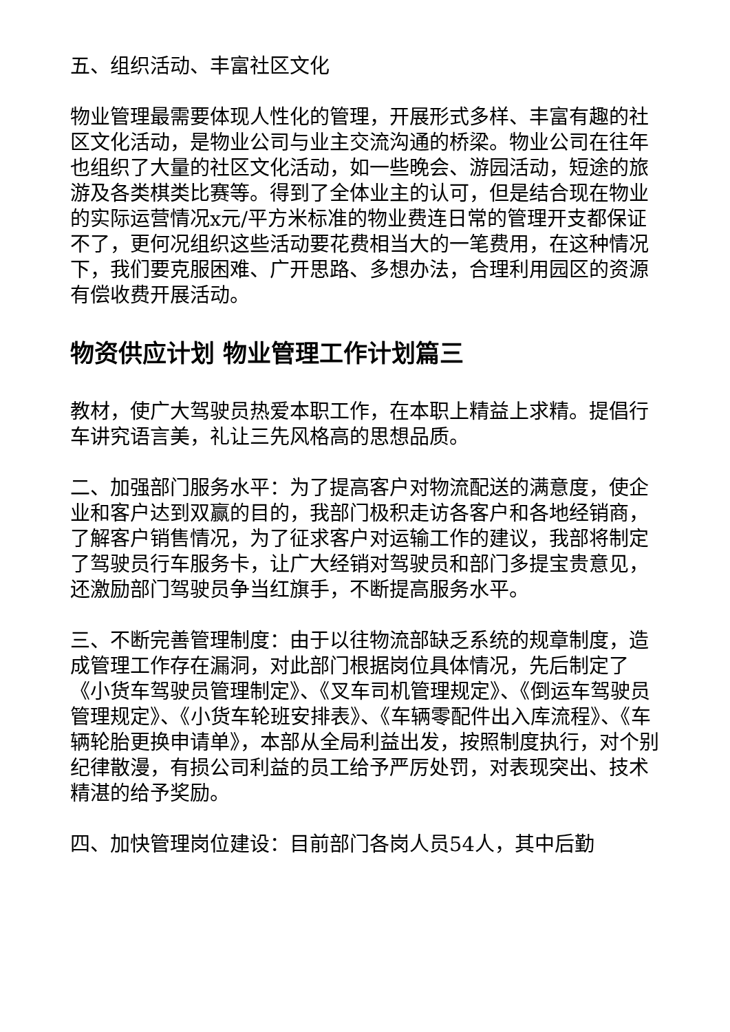五、组织活动、丰富社区文化
物业管理最需要体现人性化的管理，开展形式多样、丰富有趣的社区文化活动，是物业公司与业主交流沟通的桥梁。物业公司在往年也组织了大量的社区文化活动，如一些晚会、游园活动，短途的旅游及各类棋类比赛等。得到了全体业主的认可，但是结合现在物业的实际运营情况x元/平方米标准的物业费连日常的管理开支都保证不了，更何况组织这些活动要花费相当大的一笔费用，在这种情况下，我们要克服困难、广开思路、多想办法，合理利用园区的资源有偿收费开展活动。
物资供应计划 物业管理工作计划篇三
教材，使广大驾驶员热爱本职工作，在本职上精益上求精。提倡行车讲究语言美，礼让三先风格高的思想品质。
二、加强部门服务水平：为了提高客户对物流配送的满意度，使企业和客户达到双赢的目的，我部门极积走访各客户和各地经销商，了解客户销售情况，为了征求客户对运输工作的建议，我部将制定了驾驶员行车服务卡，让广大经销对驾驶员和部门多提宝贵意见，还激励部门驾驶员争当红旗手，不断提高服务水平。
三、不断完善管理制度：由于以往物流部缺乏系统的规章制度，造成管理工作存在漏洞，对此部门根据岗位具体情况，先后制定了《小货车驾驶员管理制定》、《叉车司机管理规定》、《倒运车驾驶员管理规定》、《小货车轮班安排表》、《车辆零配件出入库流程》、《车辆轮胎更换申请单》，本部从全局利益出发，按照制度执行，对个别纪律散漫，有损公司利益的员工给予严厉处罚，对表现突出、技术精湛的给予奖励。
四、加快管理岗位建设：目前部门各岗人员54人，其中后勤